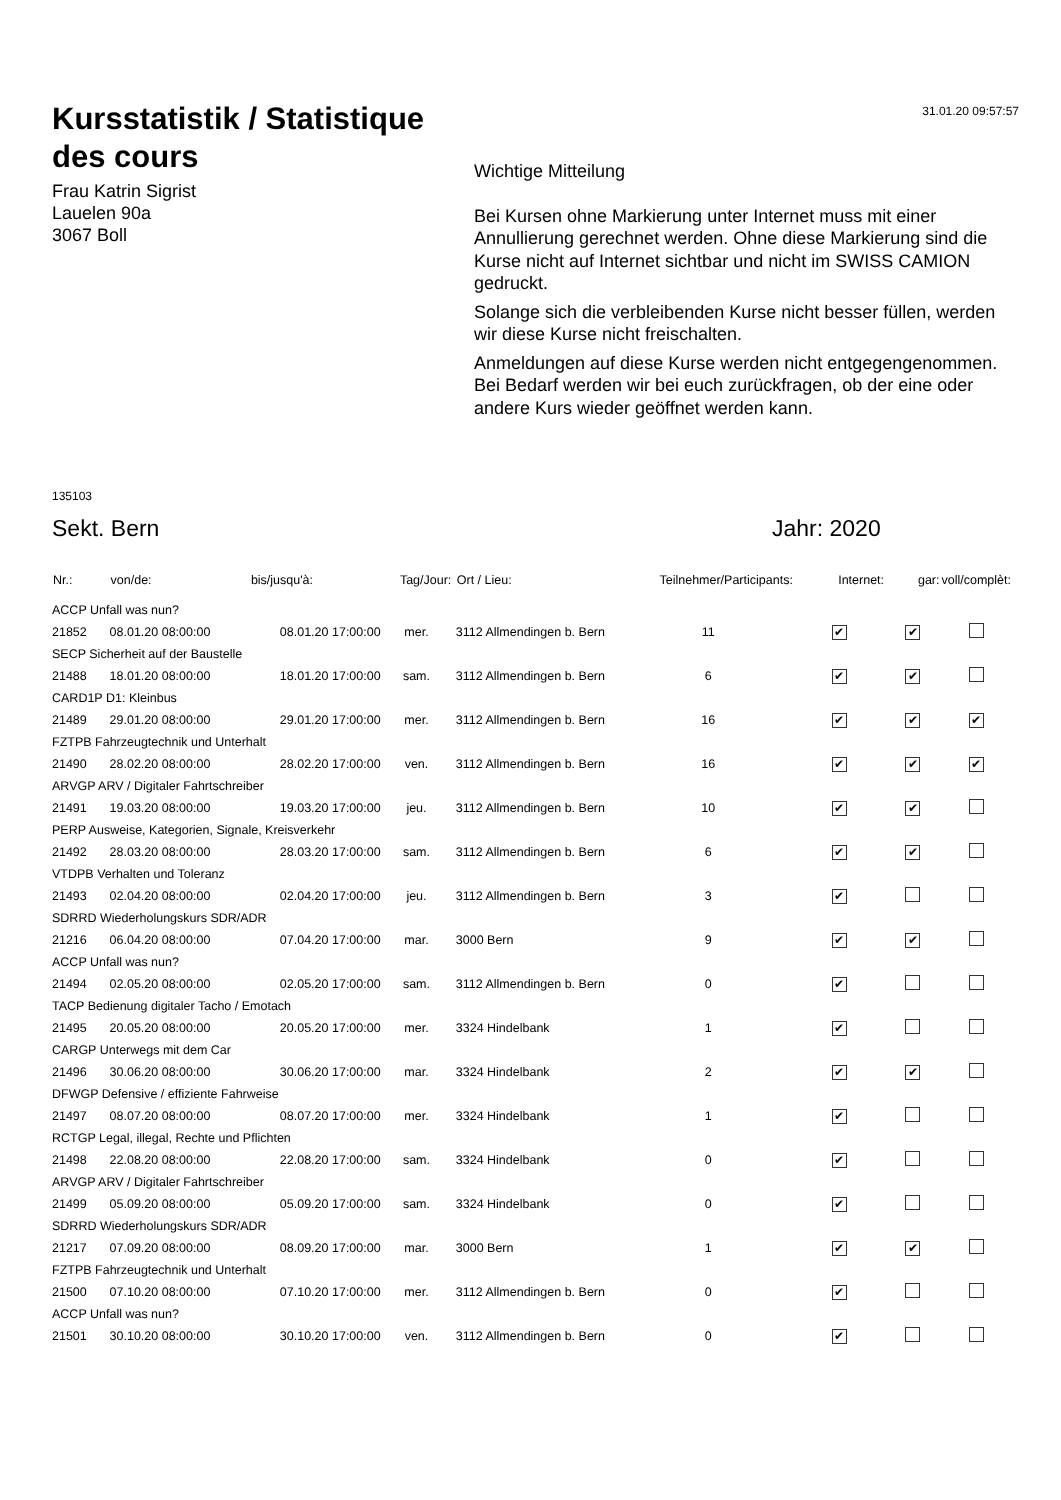31.01.20 09:57:57
Kursstatistik / Statistique des cours
Frau Katrin Sigrist
Lauelen 90a
3067 Boll
Wichtige Mitteilung
Bei Kursen ohne Markierung unter Internet muss mit einer Annullierung gerechnet werden. Ohne diese Markierung sind die Kurse nicht auf Internet sichtbar und nicht im SWISS CAMION gedruckt.
Solange sich die verbleibenden Kurse nicht besser füllen, werden wir diese Kurse nicht freischalten.
Anmeldungen auf diese Kurse werden nicht entgegengenommen. Bei Bedarf werden wir bei euch zurückfragen, ob der eine oder andere Kurs wieder geöffnet werden kann.
135103
Sekt. Bern Jahr: 2020
| Nr.: | von/de: | bis/jusqu'à: | Tag/Jour: | Ort / Lieu: | Teilnehmer/Participants: | Internet: | gar: | voll/complèt: |
| --- | --- | --- | --- | --- | --- | --- | --- | --- |
| ACCP Unfall was nun? | | | | | | | | |
| 21852 | 08.01.20 08:00:00 | 08.01.20 17:00:00 | mer. | 3112 Allmendingen b. Bern | 11 | ✔ | ✔ | |
| SECP Sicherheit auf der Baustelle | | | | | | | | |
| 21488 | 18.01.20 08:00:00 | 18.01.20 17:00:00 | sam. | 3112 Allmendingen b. Bern | 6 | ✔ | ✔ | |
| CARD1P D1: Kleinbus | | | | | | | | |
| 21489 | 29.01.20 08:00:00 | 29.01.20 17:00:00 | mer. | 3112 Allmendingen b. Bern | 16 | ✔ | ✔ | ✔ |
| FZTPB Fahrzeugtechnik und Unterhalt | | | | | | | | |
| 21490 | 28.02.20 08:00:00 | 28.02.20 17:00:00 | ven. | 3112 Allmendingen b. Bern | 16 | ✔ | ✔ | ✔ |
| ARVGP ARV / Digitaler Fahrtschreiber | | | | | | | | |
| 21491 | 19.03.20 08:00:00 | 19.03.20 17:00:00 | jeu. | 3112 Allmendingen b. Bern | 10 | ✔ | ✔ | |
| PERP Ausweise, Kategorien, Signale, Kreisverkehr | | | | | | | | |
| 21492 | 28.03.20 08:00:00 | 28.03.20 17:00:00 | sam. | 3112 Allmendingen b. Bern | 6 | ✔ | ✔ | |
| VTDPB Verhalten und Toleranz | | | | | | | | |
| 21493 | 02.04.20 08:00:00 | 02.04.20 17:00:00 | jeu. | 3112 Allmendingen b. Bern | 3 | ✔ | | |
| SDRRD Wiederholungskurs SDR/ADR | | | | | | | | |
| 21216 | 06.04.20 08:00:00 | 07.04.20 17:00:00 | mar. | 3000 Bern | 9 | ✔ | ✔ | |
| ACCP Unfall was nun? | | | | | | | | |
| 21494 | 02.05.20 08:00:00 | 02.05.20 17:00:00 | sam. | 3112 Allmendingen b. Bern | 0 | ✔ | | |
| TACP Bedienung digitaler Tacho / Emotach | | | | | | | | |
| 21495 | 20.05.20 08:00:00 | 20.05.20 17:00:00 | mer. | 3324 Hindelbank | 1 | ✔ | | |
| CARGP Unterwegs mit dem Car | | | | | | | | |
| 21496 | 30.06.20 08:00:00 | 30.06.20 17:00:00 | mar. | 3324 Hindelbank | 2 | ✔ | ✔ | |
| DFWGP Defensive / effiziente Fahrweise | | | | | | | | |
| 21497 | 08.07.20 08:00:00 | 08.07.20 17:00:00 | mer. | 3324 Hindelbank | 1 | ✔ | | |
| RCTGP Legal, illegal, Rechte und Pflichten | | | | | | | | |
| 21498 | 22.08.20 08:00:00 | 22.08.20 17:00:00 | sam. | 3324 Hindelbank | 0 | ✔ | | |
| ARVGP ARV / Digitaler Fahrtschreiber | | | | | | | | |
| 21499 | 05.09.20 08:00:00 | 05.09.20 17:00:00 | sam. | 3324 Hindelbank | 0 | ✔ | | |
| SDRRD Wiederholungskurs SDR/ADR | | | | | | | | |
| 21217 | 07.09.20 08:00:00 | 08.09.20 17:00:00 | mar. | 3000 Bern | 1 | ✔ | ✔ | |
| FZTPB Fahrzeugtechnik und Unterhalt | | | | | | | | |
| 21500 | 07.10.20 08:00:00 | 07.10.20 17:00:00 | mer. | 3112 Allmendingen b. Bern | 0 | ✔ | | |
| ACCP Unfall was nun? | | | | | | | | |
| 21501 | 30.10.20 08:00:00 | 30.10.20 17:00:00 | ven. | 3112 Allmendingen b. Bern | 0 | ✔ | | |